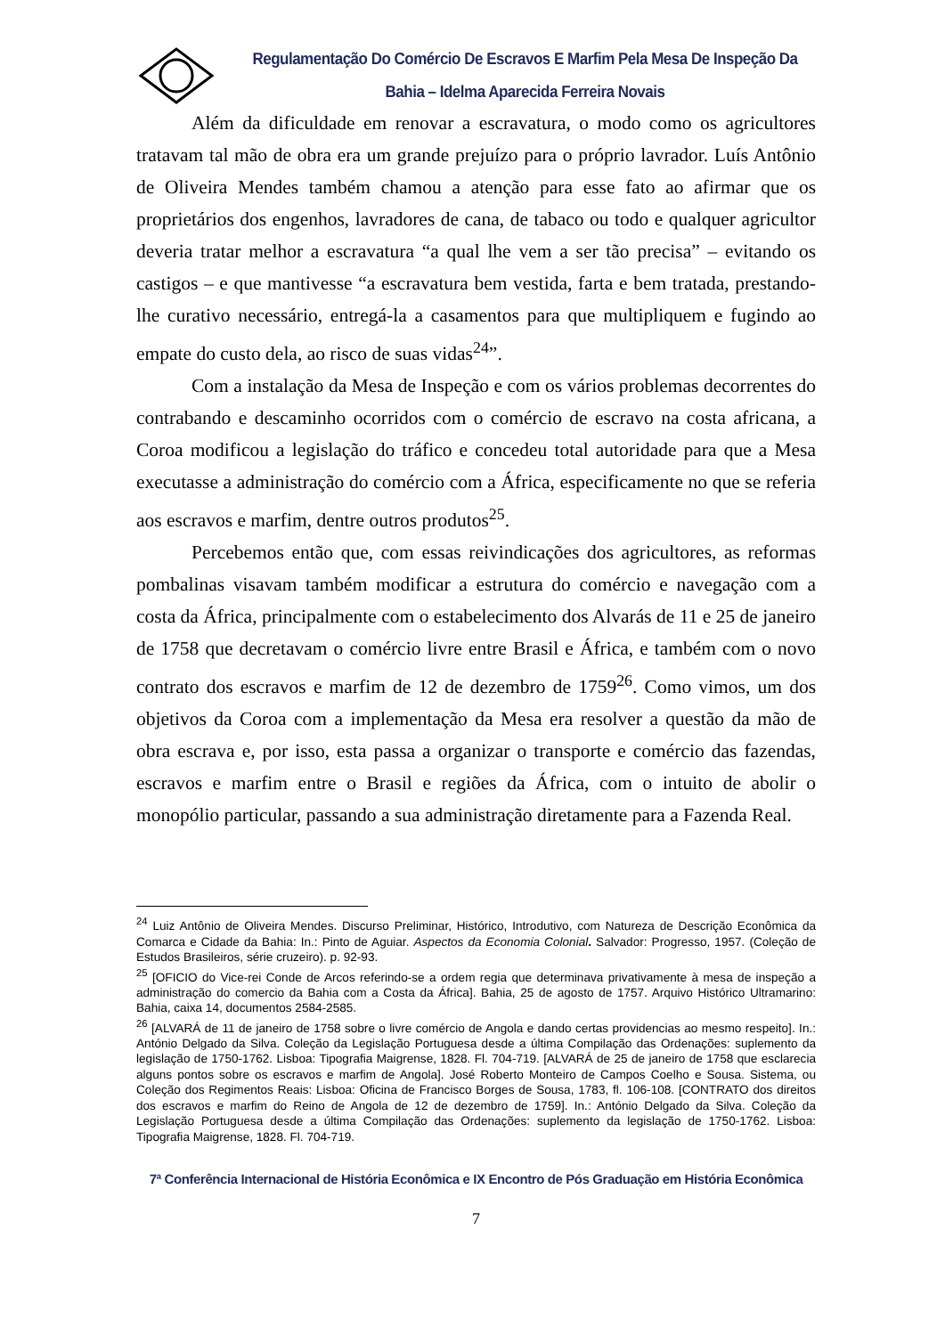Regulamentação Do Comércio De Escravos E Marfim Pela Mesa De Inspeção Da Bahia – Idelma Aparecida Ferreira Novais
Além da dificuldade em renovar a escravatura, o modo como os agricultores tratavam tal mão de obra era um grande prejuízo para o próprio lavrador. Luís Antônio de Oliveira Mendes também chamou a atenção para esse fato ao afirmar que os proprietários dos engenhos, lavradores de cana, de tabaco ou todo e qualquer agricultor deveria tratar melhor a escravatura “a qual lhe vem a ser tão precisa” – evitando os castigos – e que mantivesse “a escravatura bem vestida, farta e bem tratada, prestando-lhe curativo necessário, entregá-la a casamentos para que multipliquem e fugindo ao empate do custo dela, ao risco de suas vidas<sup>24</sup>”.
Com a instalação da Mesa de Inspeção e com os vários problemas decorrentes do contrabando e descaminho ocorridos com o comércio de escravo na costa africana, a Coroa modificou a legislação do tráfico e concedeu total autoridade para que a Mesa executasse a administração do comércio com a África, especificamente no que se referia aos escravos e marfim, dentre outros produtos<sup>25</sup>.
Percebemos então que, com essas reivindicações dos agricultores, as reformas pombalinas visavam também modificar a estrutura do comércio e navegação com a costa da África, principalmente com o estabelecimento dos Alvarás de 11 e 25 de janeiro de 1758 que decretavam o comércio livre entre Brasil e África, e também com o novo contrato dos escravos e marfim de 12 de dezembro de 1759<sup>26</sup>. Como vimos, um dos objetivos da Coroa com a implementação da Mesa era resolver a questão da mão de obra escrava e, por isso, esta passa a organizar o transporte e comércio das fazendas, escravos e marfim entre o Brasil e regiões da África, com o intuito de abolir o monopólio particular, passando a sua administração diretamente para a Fazenda Real.
<sup>24</sup> Luiz Antônio de Oliveira Mendes. Discurso Preliminar, Histórico, Introdutivo, com Natureza de Descrição Econômica da Comarca e Cidade da Bahia: In.: Pinto de Aguiar. Aspectos da Economia Colonial. Salvador: Progresso, 1957. (Coleção de Estudos Brasileiros, série cruzeiro). p. 92-93.
<sup>25</sup> [OFICIO do Vice-rei Conde de Arcos referindo-se a ordem regia que determinava privativamente à mesa de inspeção a administração do comercio da Bahia com a Costa da África]. Bahia, 25 de agosto de 1757. Arquivo Histórico Ultramarino: Bahia, caixa 14, documentos 2584-2585.
<sup>26</sup> [ALVARÁ de 11 de janeiro de 1758 sobre o livre comércio de Angola e dando certas providencias ao mesmo respeito]. In.: António Delgado da Silva. Coleção da Legislação Portuguesa desde a última Compilação das Ordenações: suplemento da legislação de 1750-1762. Lisboa: Tipografia Maigrense, 1828. Fl. 704-719. [ALVARÁ de 25 de janeiro de 1758 que esclarecia alguns pontos sobre os escravos e marfim de Angola]. José Roberto Monteiro de Campos Coelho e Sousa. Sistema, ou Coleção dos Regimentos Reais: Lisboa: Oficina de Francisco Borges de Sousa, 1783, fl. 106-108. [CONTRATO dos direitos dos escravos e marfim do Reino de Angola de 12 de dezembro de 1759]. In.: António Delgado da Silva. Coleção da Legislação Portuguesa desde a última Compilação das Ordenações: suplemento da legislação de 1750-1762. Lisboa: Tipografia Maigrense, 1828. Fl. 704-719.
7ª Conferência Internacional de História Econômica e IX Encontro de Pós Graduação em História Econômica
7